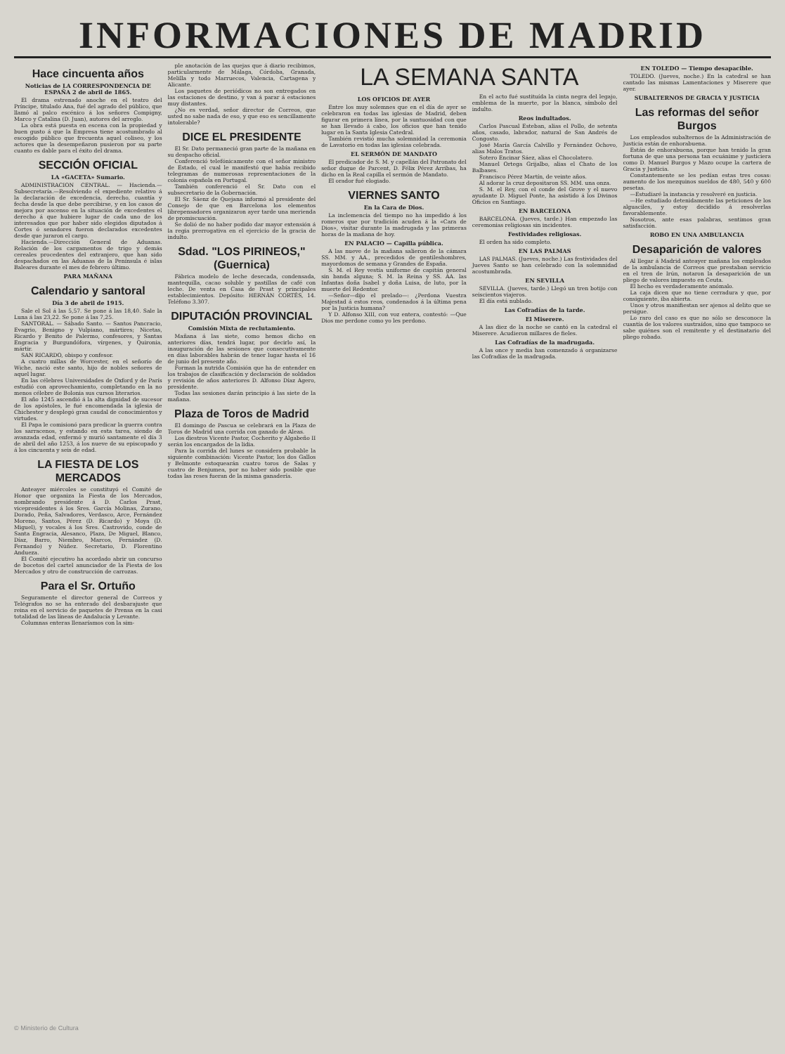INFORMACIONES DE MADRID
Hace cincuenta años
Noticias de LA CORRESPONDENCIA DE ESPAÑA 2 de abril de 1865.
El drama estrenado anoche en el teatro del Príncipe, titulado Ana, fué del agrado del público, que llamó al palco escénico á los señores Compigny, Marco y Catalina (D. Juan), autores del arreglo.
La obra está puesta en escena con la propiedad y buen gusto á que la Empresa tiene acostumbrado al escogido público que frecuenta aquel coliseo, y los actores que la desempeñaron pusieron por su parte cuanto es dable para el éxito del drama.
SECCIÓN OFICIAL
LA «GACETA» Sumario.
ADMINISTRACION CENTRAL. — Hacienda.—Subsecretaría.—Resolviendo el expediente relativo á la declaración de excedencia, derecho, cuantía y fecha desde la que debe percibirse, y en los casos de mejora por ascenso en la situación de excedentes el derecho á que hubiere lugar de cada uno de los interesados que por haber sido elegidos diputados á Cortes ó senadores fueron declarados excedentes desde que juraron el cargo.
Hacienda.—Dirección General de Aduanas. Relación de los cargamentos de trigo y demás cereales procedentes del extranjero, que han sido despachados en las Aduanas de la Península é islas Baleares durante el mes de febrero último.
PARA MAÑANA
Calendario y santoral
Día 3 de abril de 1915.
Sale el Sol á las 5,57. Se pone á las 18,40. Sale la Luna á las 23,22. Se pone á las 7,25.
SANTORAL. — Sábado Santo. — Santos Pancracio, Evagrio, Benigno y Vulpiano, mártires; Nicetas, Ricardo y Benito de Palermo, confesores, y Santas Engracia y Burgundófora, vírgenes, y Quironia, mártir.
SAN RICARDO, obispo y confesor.
A cuatro millas de Worcester, en el señorío de Wiche, nació este santo, hijo de nobles señores de aquel lugar.
En las célebres Universidades de Oxford y de París estudió con aprovechamiento, completando en la no menos célebre de Bolonia sus cursos literarios.
El año 1245 ascendió á la alta dignidad de sucesor de los apóstoles, le fué encomendada la iglesia de Chichester y desplegó gran caudal de conocimientos y virtudes.
El Papa le comisionó para predicar la guerra contra los sarracenos, y estando en esta tarea, siendo de avanzada edad, enfermó y murió santamente el día 3 de abril del año 1253, á los nueve de su episcopado y á los cincuenta y seis de edad.
LA FIESTA DE LOS MERCADOS
Anteayer miércoles se constituyó el Comité de Honor que organiza la Fiesta de los Mercados, nombrando presidente á D. Carlos Prast, vicepresidentes á los Sres. García Molinas, Zurano, Dorado, Peña, Salvadores, Verdasco, Arce, Fernández Moreno, Santos, Pérez (D. Ricardo) y Moya (D. Miguel), y vocales á los Sres. Castrovido, conde de Santa Engracia, Alesanco, Plaza, De Miguel, Blanco, Díaz, Barro, Niembro, Marcos, Fernández (D. Fernando) y Núñez. Secretario, D. Florentino Andueza.
El Comité ejecutivo ha acordado abrir un concurso de bocetos del cartel anunciador de la Fiesta de los Mercados y otro de construcción de carrozas.
Para el Sr. Ortuño
Seguramente el director general de Correos y Telégrafos no se ha enterado del desbarajuste que reina en el servicio de paquetes de Prensa en la casi totalidad de las líneas de Andalucía y Levante.
Columnas enteras llenaríamos con la sim-
ple anotación de las quejas que á diario recibimos, particularmente de Málaga, Córdoba, Granada, Melilla y todo Marruecos, Valencia, Cartagena y Alicante.
Los paquetes de periódicos no son entregados en las estaciones de destino, y van á parar á estaciones muy distantes.
¿No es verdad, señor director de Correos, que usted no sabe nada de eso, y que eso es sencillamente intolerable?
DICE EL PRESIDENTE
El Sr. Dato permaneció gran parte de la mañana en su despacho oficial.
Conferenció telefónicamente con el señor ministro de Estado, el cual le manifestó que había recibido telegramas de numerosas representaciones de la colonia española en Portugal.
También conferenció el Sr. Dato con el subsecretario de la Gobernación.
El Sr. Sáenz de Quejana informó al presidente del Consejo de que en Barcelona los elementos librepensadores organizaron ayer tarde una merienda de promiscuación.
Se dolió de no haber podido dar mayor extensión á la regia prerrogativa en el ejercicio de la gracia de indulto.
Sdad. "LOS PIRINEOS," (Guernica)
Fábrica modelo de leche desecada, condensada, mantequilla, cacao soluble y pastillas de café con leche. De venta en Casa de Prast y principales establecimientos. Depósito: HERNÁN CORTÉS, 14. Teléfono 3.307.
DIPUTACIÓN PROVINCIAL
Comisión Mixta de reclutamiento.
Mañana á las siete, como hemos dicho en anteriores días, tendrá lugar, por decirlo así, la inauguración de las sesiones que consecutivamente en días laborables habrán de tener lugar hasta el 16 de junio del presente año.
Forman la nutrida Comisión que ha de entender en los trabajos de clasificación y declaración de soldados y revisión de años anteriores D. Alfonso Díaz Agero, presidente.
Todas las sesiones darán principio á las siete de la mañana.
Plaza de Toros de Madrid
El domingo de Pascua se celebrará en la Plaza de Toros de Madrid una corrida con ganado de Aleas.
Los diestros Vicente Pastor, Cocherito y Algabeño II serán los encargados de la lidia.
Para la corrida del lunes se considera probable la siguiente combinación: Vicente Pastor, los dos Gallos y Belmonte estoquearán cuatro toros de Salas y cuatro de Benjumea, por no haber sido posible que todas las reses fueran de la misma ganadería.
LA SEMANA SANTA
LOS OFICIOS DE AYER
Entre los muy solemnes que en el día de ayer se celebraron en todas las iglesias de Madrid, deben figurar en primera línea, por la suntuosidad con que se han llevado á cabo, los oficios que han tenido lugar en la Santa Iglesia Catedral.
También revistió mucha solemnidad la ceremonia de Lavatorio en todas las iglesias celebrada.
EL SERMÓN DE MANDATO
El predicador de S. M. y capellán del Patronato del señor duque de Parcent, D. Félix Pérez Arribas, ha dicho en la Real capilla el sermón de Mandato.
El orador fué elogiado.
VIERNES SANTO
En la Cara de Dios.
La inclemencia del tiempo no ha impedido á los romeros que por tradición acuden á la «Cara de Dios», visitar durante la madrugada y las primeras horas de la mañana de hoy.
EN PALACIO — Capilla pública.
A las nueve de la mañana salieron de la cámara SS. MM. y AA., precedidos de gentileshombres, mayordomos de semana y Grandes de España.
S. M. el Rey vestía uniforme de capitán general sin banda alguna; S. M. la Reina y SS. AA. las Infantas doña Isabel y doña Luisa, de luto, por la muerte del Redentor.
—Señor—dijo el prelado—: ¿Perdona Vuestra Majestad á estos reos, condenados á la última pena por la Justicia humana?
Y D. Alfonso XIII, con voz entera, contestó: —Que Dios me perdone como yo les perdono.
En el acto fué sustituída la cinta negra del legajo, emblema de la muerte, por la blanca, símbolo del indulto.
Reos indultados.
Carlos Pascual Esteban, alias el Pollo, de setenta años, casado, labrador, natural de San Andrés de Congosto.
José María García Calvillo y Fernández Ochovo, alias Malos Tratos.
Sotero Encinar Sáez, alias el Chocolatero.
Manuel Ortega Grijalbo, alias el Chato de los Balbases.
Francisco Pérez Martín, de veinte años.
Al adorar la cruz depositaron SS. MM. una onza.
S. M. el Rey, con el conde del Grove y el nuevo ayudante D. Miguel Ponte, ha asistido á los Divinos Oficios en Santiago.
EN BARCELONA
BARCELONA. (Jueves, tarde.) Han empezado las ceremonias religiosas sin incidentes.
Festividades religiosas.
El orden ha sido completo.
EN LAS PALMAS
LAS PALMAS. (Jueves, noche.) Las festividades del Jueves Santo se han celebrado con la solemnidad acostumbrada.
EN SEVILLA
SEVILLA. (Jueves, tarde.) Llegó un tren botijo con seiscientos viajeros.
El día está nublado.
Las Cofradías de la tarde.
El Miserere.
A las diez de la noche se cantó en la catedral el Miserere. Acudieron millares de fieles.
Las Cofradías de la madrugada.
A las once y media han comenzado á organizarse las Cofradías de la madrugada.
EN TOLEDO — Tiempo desapacible.
TOLEDO. (Jueves, noche.) En la catedral se han cantado las mismas Lamentaciones y Miserere que ayer.
SUBALTERNOS DE GRACIA Y JUSTICIA
Las reformas del señor Burgos
Los empleados subalternos de la Administración de Justicia están de enhorabuena.
Están de enhorabuena, porque han tenido la gran fortuna de que una persona tan ecuánime y justiciera como D. Manuel Burgos y Mazo ocupe la cartera de Gracia y Justicia.
Constantemente se les pedían estas tres cosas: aumento de los mezquinos sueldos de 480, 540 y 600 pesetas.
—Estudiaré la instancia y resolveré en justicia.
—He estudiado detenidamente las peticiones de los alguaciles, y estoy decidido á resolverlas favorablemente.
Nosotros, ante esas palabras, sentimos gran satisfacción.
ROBO EN UNA AMBULANCIA
Desaparición de valores
Al llegar á Madrid anteayer mañana los empleados de la ambulancia de Correos que prestaban servicio en el tren de Irún, notaron la desaparición de un pliego de valores impuesto en Ceuta.
El hecho es verdaderamente anómalo.
La caja dicen que no tiene cerradura y que, por consiguiente, iba abierta.
Unos y otros manifiestan ser ajenos al delito que se persigue.
Lo raro del caso es que no sólo se desconoce la cuantía de los valores sustraídos, sino que tampoco se sabe quiénes son el remitente y el destinatario del pliego robado.
© Ministerio de Cultura